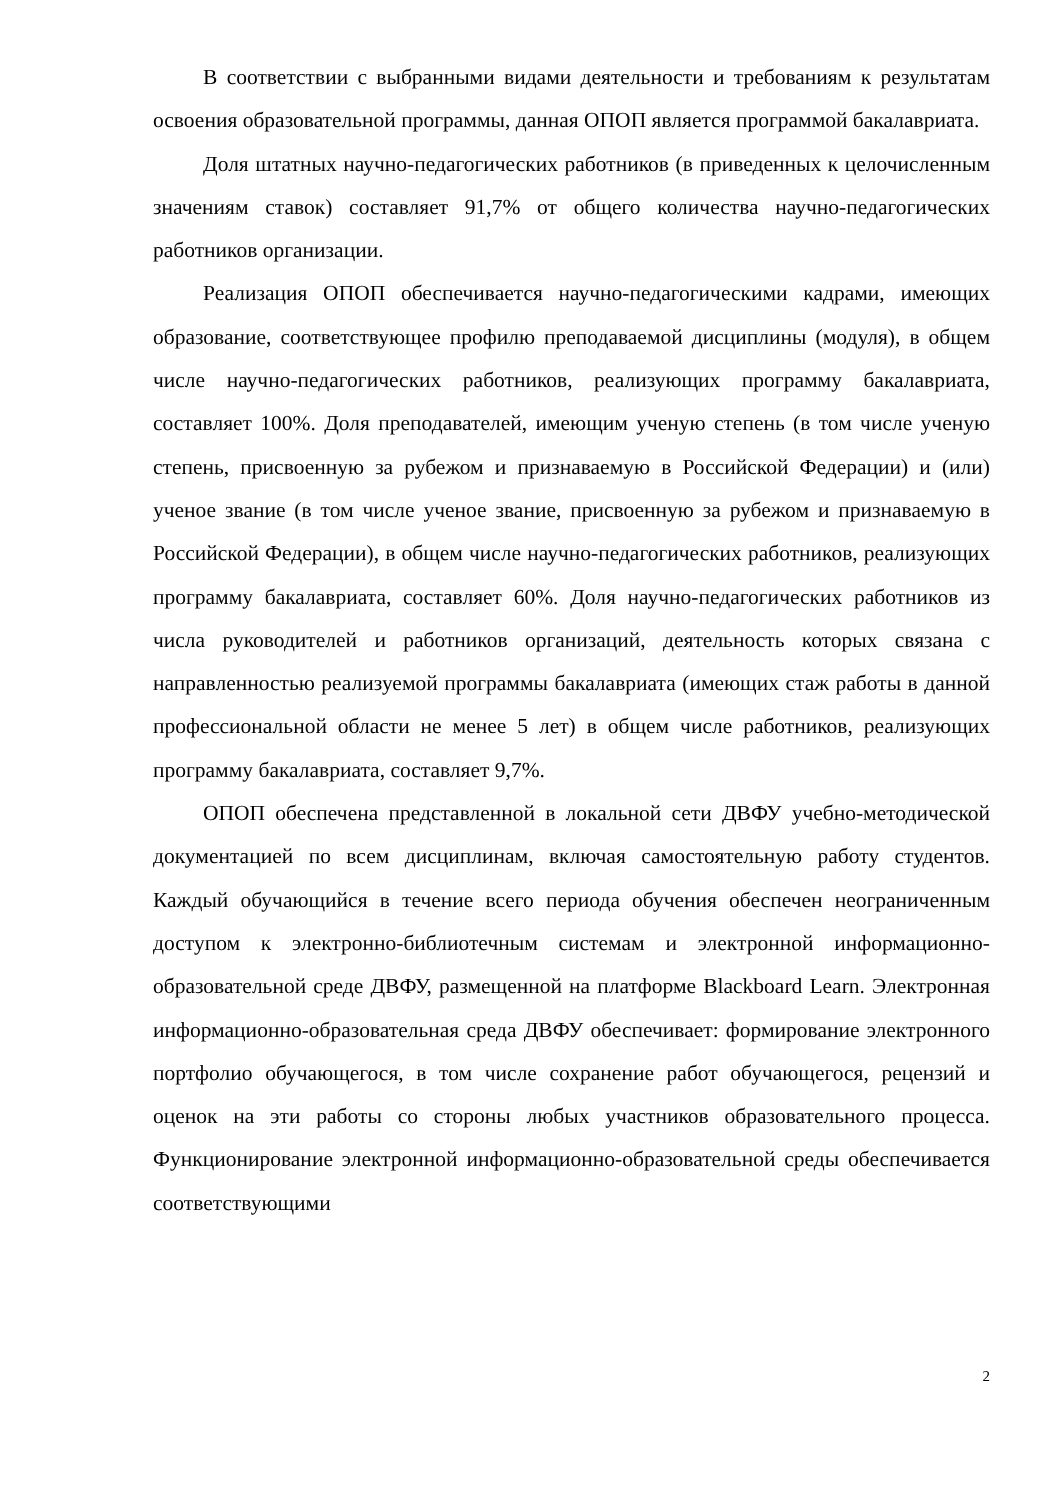В соответствии с выбранными видами деятельности и требованиям к результатам освоения образовательной программы, данная ОПОП является программой бакалавриата.
Доля штатных научно-педагогических работников (в приведенных к целочисленным значениям ставок) составляет 91,7% от общего количества научно-педагогических работников организации.
Реализация ОПОП обеспечивается научно-педагогическими кадрами, имеющих образование, соответствующее профилю преподаваемой дисциплины (модуля), в общем числе научно-педагогических работников, реализующих программу бакалавриата, составляет 100%. Доля преподавателей, имеющим ученую степень (в том числе ученую степень, присвоенную за рубежом и признаваемую в Российской Федерации) и (или) ученое звание (в том числе ученое звание, присвоенную за рубежом и признаваемую в Российской Федерации), в общем числе научно-педагогических работников, реализующих программу бакалавриата, составляет 60%. Доля научно-педагогических работников из числа руководителей и работников организаций, деятельность которых связана с направленностью реализуемой программы бакалавриата (имеющих стаж работы в данной профессиональной области не менее 5 лет) в общем числе работников, реализующих программу бакалавриата, составляет 9,7%.
ОПОП обеспечена представленной в локальной сети ДВФУ учебно-методической документацией по всем дисциплинам, включая самостоятельную работу студентов. Каждый обучающийся в течение всего периода обучения обеспечен неограниченным доступом к электронно-библиотечным системам и электронной информационно-образовательной среде ДВФУ, размещенной на платформе Blackboard Learn. Электронная информационно-образовательная среда ДВФУ обеспечивает: формирование электронного портфолио обучающегося, в том числе сохранение работ обучающегося, рецензий и оценок на эти работы со стороны любых участников образовательного процесса. Функционирование электронной информационно-образовательной среды обеспечивается соответствующими
2